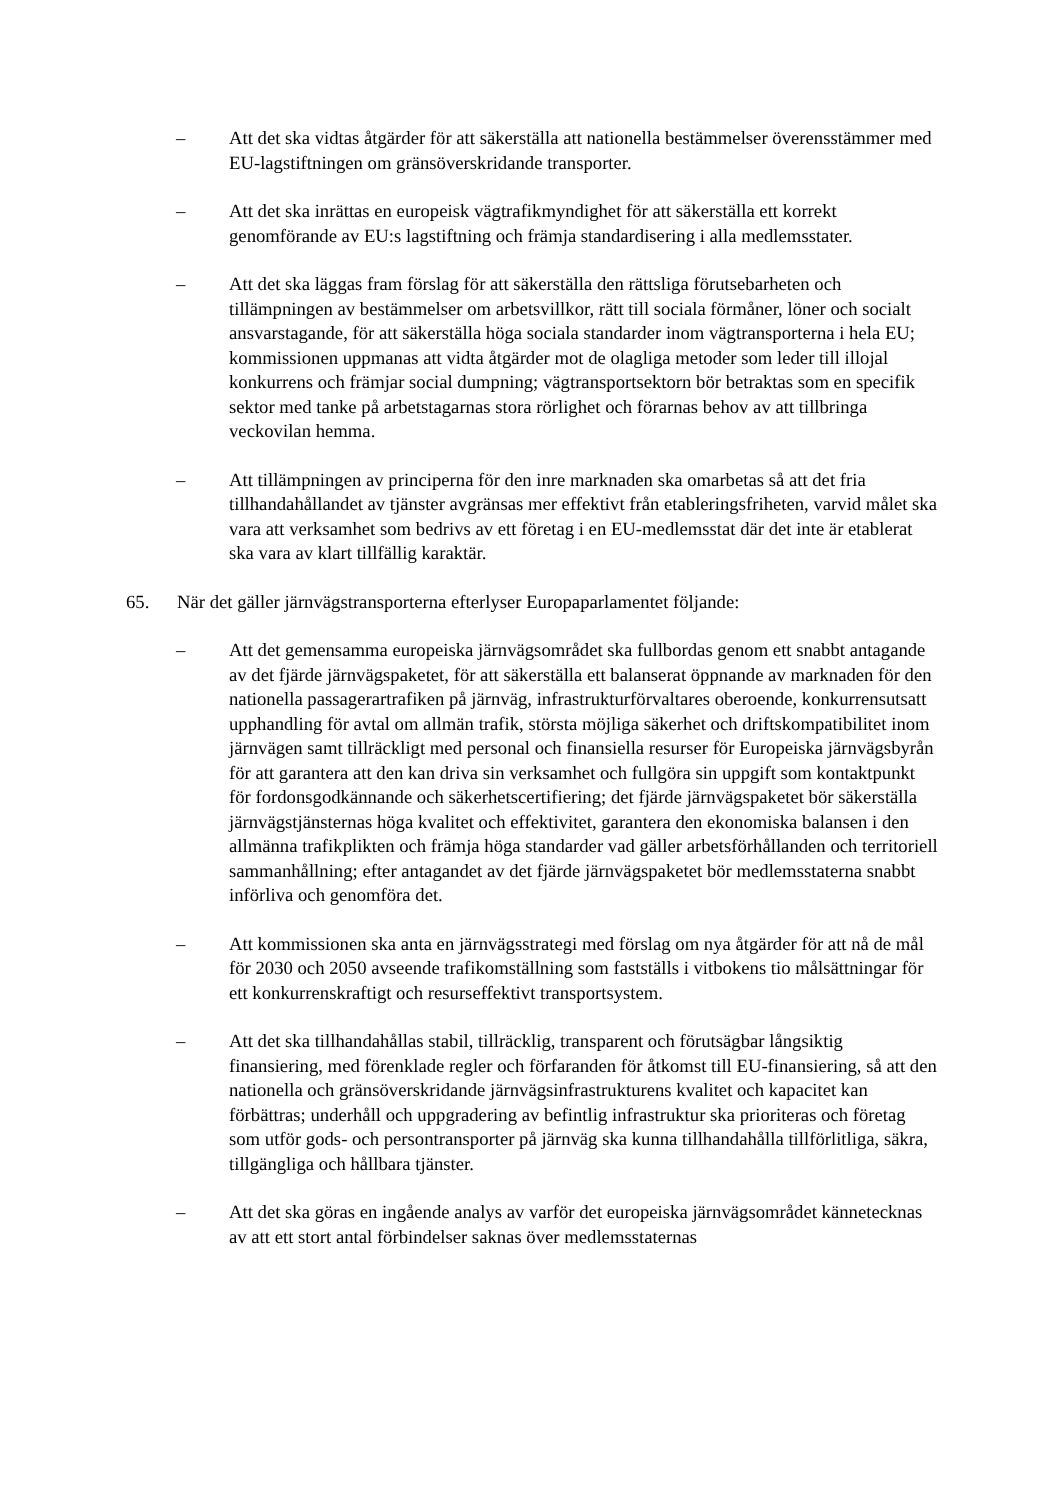– Att det ska vidtas åtgärder för att säkerställa att nationella bestämmelser överensstämmer med EU-lagstiftningen om gränsöverskridande transporter.
– Att det ska inrättas en europeisk vägtrafikmyndighet för att säkerställa ett korrekt genomförande av EU:s lagstiftning och främja standardisering i alla medlemsstater.
– Att det ska läggas fram förslag för att säkerställa den rättsliga förutsebarheten och tillämpningen av bestämmelser om arbetsvillkor, rätt till sociala förmåner, löner och socialt ansvarstagande, för att säkerställa höga sociala standarder inom vägtransporterna i hela EU; kommissionen uppmanas att vidta åtgärder mot de olagliga metoder som leder till illojal konkurrens och främjar social dumpning; vägtransportsektorn bör betraktas som en specifik sektor med tanke på arbetstagarnas stora rörlighet och förarnas behov av att tillbringa veckovilan hemma.
– Att tillämpningen av principerna för den inre marknaden ska omarbetas så att det fria tillhandahållandet av tjänster avgränsas mer effektivt från etableringsfriheten, varvid målet ska vara att verksamhet som bedrivs av ett företag i en EU-medlemsstat där det inte är etablerat ska vara av klart tillfällig karaktär.
65. När det gäller järnvägstransporterna efterlyser Europaparlamentet följande:
– Att det gemensamma europeiska järnvägsområdet ska fullbordas genom ett snabbt antagande av det fjärde järnvägspaketet, för att säkerställa ett balanserat öppnande av marknaden för den nationella passagerartrafiken på järnväg, infrastrukturförvaltares oberoende, konkurrensutsatt upphandling för avtal om allmän trafik, största möjliga säkerhet och driftskompatibilitet inom järnvägen samt tillräckligt med personal och finansiella resurser för Europeiska järnvägsbyrån för att garantera att den kan driva sin verksamhet och fullgöra sin uppgift som kontaktpunkt för fordonsgodkännande och säkerhetscertifiering; det fjärde järnvägspaketet bör säkerställa järnvägstjänsternas höga kvalitet och effektivitet, garantera den ekonomiska balansen i den allmänna trafikplikten och främja höga standarder vad gäller arbetsförhållanden och territoriell sammanhållning; efter antagandet av det fjärde järnvägspaketet bör medlemsstaterna snabbt införliva och genomföra det.
– Att kommissionen ska anta en järnvägsstrategi med förslag om nya åtgärder för att nå de mål för 2030 och 2050 avseende trafikomställning som fastställs i vitbokens tio målsättningar för ett konkurrenskraftigt och resurseffektivt transportsystem.
– Att det ska tillhandahållas stabil, tillräcklig, transparent och förutsägbar långsiktig finansiering, med förenklade regler och förfaranden för åtkomst till EU-finansiering, så att den nationella och gränsöverskridande järnvägsinfrastrukturens kvalitet och kapacitet kan förbättras; underhåll och uppgradering av befintlig infrastruktur ska prioriteras och företag som utför gods- och persontransporter på järnväg ska kunna tillhandahålla tillförlitliga, säkra, tillgängliga och hållbara tjänster.
– Att det ska göras en ingående analys av varför det europeiska järnvägsområdet kännetecknas av att ett stort antal förbindelser saknas över medlemsstaternas